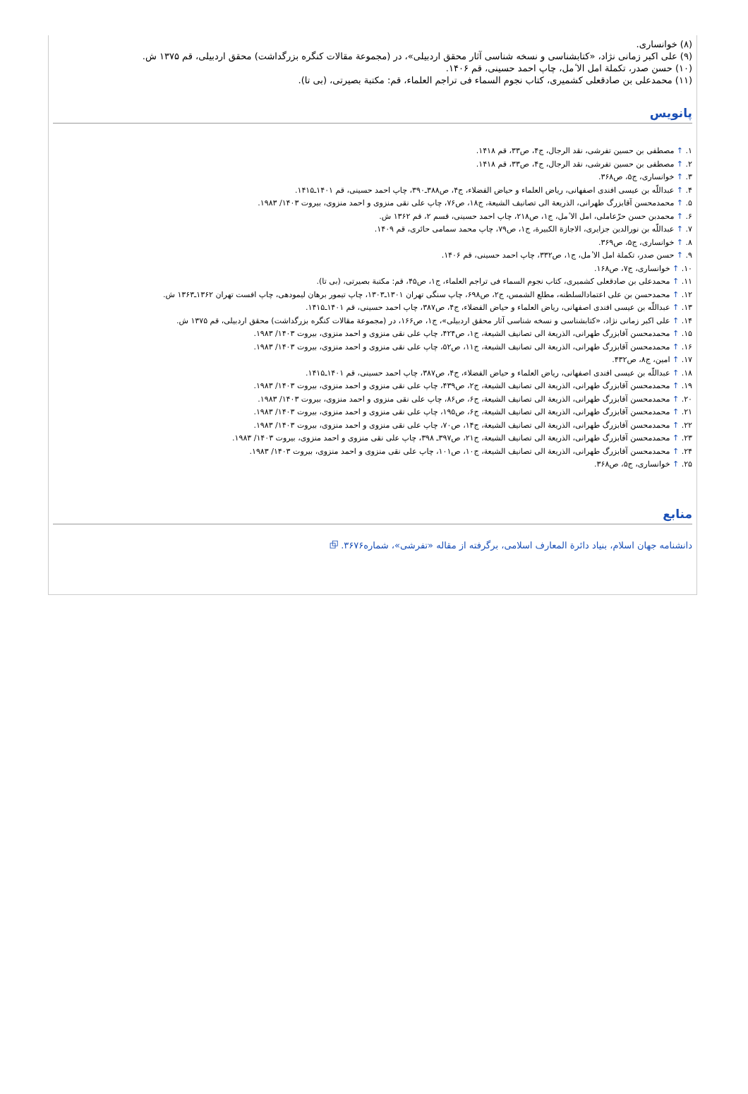(۸) خوانساری.
(۹) علی اکبر زمانی نژاد، «کتابشناسی و نسخه شناسی آثار محقق اردبیلی»، در (مجموعة مقالات کنگره بزرگداشت) محقق اردبیلی، قم ۱۳۷۵ ش.
(۱۰) حسن صدر، تکملة امل الا ٔمل، چاپ احمد حسینی، قم ۱۴۰۶.
(۱۱) محمدعلی بن صادقعلی کشمیری، کتاب نجوم السماء فی تراجم العلماء، قم: مکتبة بصیرتی، (بی تا).
پانویس
۱. ↑ مصطفی بن حسین تفرشی، نقد الرجال، ج۴، ص۳۳، قم ۱۴۱۸.
۲. ↑ مصطفی بن حسین تفرشی، نقد الرجال، ج۴، ص۳۳، قم ۱۴۱۸.
۳. ↑ خوانساری، ج۵، ص۳۶۸.
۴. ↑ عبداللّه بن عیسی افندی اصفهانی، ریاض العلماء و حیاض الفضلاء، ج۴، ص۳۸۸ـ۳۹۰، چاپ احمد حسینی، قم ۱۴۰۱ـ۱۴۱۵.
۵. ↑ محمدمحسن آقابزرگ طهرانی، الذریعة الی تصانیف الشیعة، ج۱۸، ص۷۶، چاپ علی نقی منزوی و احمد منزوی، بیروت ۱۴۰۳/ ۱۹۸۳.
۶. ↑ محمدبن حسن حرّعاملی، امل الا ٔمل، ج۱، ص۲۱۸، چاپ احمد حسینی، قسم ۲، قم ۱۳۶۲ ش.
۷. ↑ عبداللّه بن نورالدین جزایری، الاجازة الکبیرة، ج۱، ص۷۹، چاپ محمد سمامی حائری، قم ۱۴۰۹.
۸. ↑ خوانساری، ج۵، ص۳۶۹.
۹. ↑ حسن صدر، تکملة امل الا ٔمل، ج۱، ص۳۳۲، چاپ احمد حسینی، قم ۱۴۰۶.
۱۰. ↑ خوانساری، ج۷، ص۱۶۸.
۱۱. ↑ محمدعلی بن صادقعلی کشمیری، کتاب نجوم السماء فی تراجم العلماء، ج۱، ص۴۵، قم: مکتبة بصیرتی، (بی تا).
۱۲. ↑ محمدحسن بن علی اعتمادالسلطنه، مطلع الشمس، ج۲، ص۶۹۸، چاپ سنگی تهران ۱۳۰۱ـ۱۳۰۳، چاپ تیمور برهان لیمودهی، چاپ افست تهران ۱۳۶۲ـ۱۳۶۳ ش.
۱۳. ↑ عبداللّه بن عیسی افندی اصفهانی، ریاض العلماء و حیاض الفضلاء، ج۴، ص۳۸۷، چاپ احمد حسینی، قم ۱۴۰۱ـ۱۴۱۵.
۱۴. ↑ علی اکبر زمانی نژاد، «کتابشناسی و نسخه شناسی آثار محقق اردبیلی»، ج۱، ص۱۶۶، در (مجموعة مقالات کنگره بزرگداشت) محقق اردبیلی، قم ۱۳۷۵ ش.
۱۵. ↑ محمدمحسن آقابزرگ طهرانی، الذریعة الی تصانیف الشیعة، ج۱، ص۴۲۴، چاپ علی نقی منزوی و احمد منزوی، بیروت ۱۴۰۳/ ۱۹۸۳.
۱۶. ↑ محمدمحسن آقابزرگ طهرانی، الذریعة الی تصانیف الشیعة، ج۱۱، ص۵۲، چاپ علی نقی منزوی و احمد منزوی، بیروت ۱۴۰۳/ ۱۹۸۳.
۱۷. ↑ امین، ج۸، ص۴۳۲.
۱۸. ↑ عبداللّه بن عیسی افندی اصفهانی، ریاض العلماء و حیاض الفضلاء، ج۴، ص۳۸۷، چاپ احمد حسینی، قم ۱۴۰۱ـ۱۴۱۵.
۱۹. ↑ محمدمحسن آقابزرگ طهرانی، الذریعة الی تصانیف الشیعة، ج۲، ص۴۳۹، چاپ علی نقی منزوی و احمد منزوی، بیروت ۱۴۰۳/ ۱۹۸۳.
۲۰. ↑ محمدمحسن آقابزرگ طهرانی، الذریعة الی تصانیف الشیعة، ج۶، ص۸۶، چاپ علی نقی منزوی و احمد منزوی، بیروت ۱۴۰۳/ ۱۹۸۳.
۲۱. ↑ محمدمحسن آقابزرگ طهرانی، الذریعة الی تصانیف الشیعة، ج۶، ص۱۹۵، چاپ علی نقی منزوی و احمد منزوی، بیروت ۱۴۰۳/ ۱۹۸۳.
۲۲. ↑ محمدمحسن آقابزرگ طهرانی، الذریعة الی تصانیف الشیعة، ج۱۴، ص۷۰، چاپ علی نقی منزوی و احمد منزوی، بیروت ۱۴۰۳/ ۱۹۸۳.
۲۳. ↑ محمدمحسن آقابزرگ طهرانی، الذریعة الی تصانیف الشیعة، ج۲۱، ص۳۹۷ـ ۳۹۸، چاپ علی نقی منزوی و احمد منزوی، بیروت ۱۴۰۳/ ۱۹۸۳.
۲۴. ↑ محمدمحسن آقابزرگ طهرانی، الذریعة الی تصانیف الشیعة، ج۱۰، ص۱۰۱، چاپ علی نقی منزوی و احمد منزوی، بیروت ۱۴۰۳/ ۱۹۸۳.
۲۵. ↑ خوانساری، ج۵، ص۳۶۸.
منابع
دانشنامه جهان اسلام، بنیاد دائرة المعارف اسلامی، برگرفته از مقاله «تفرشی»، شماره۳۶۷۶. ⧉